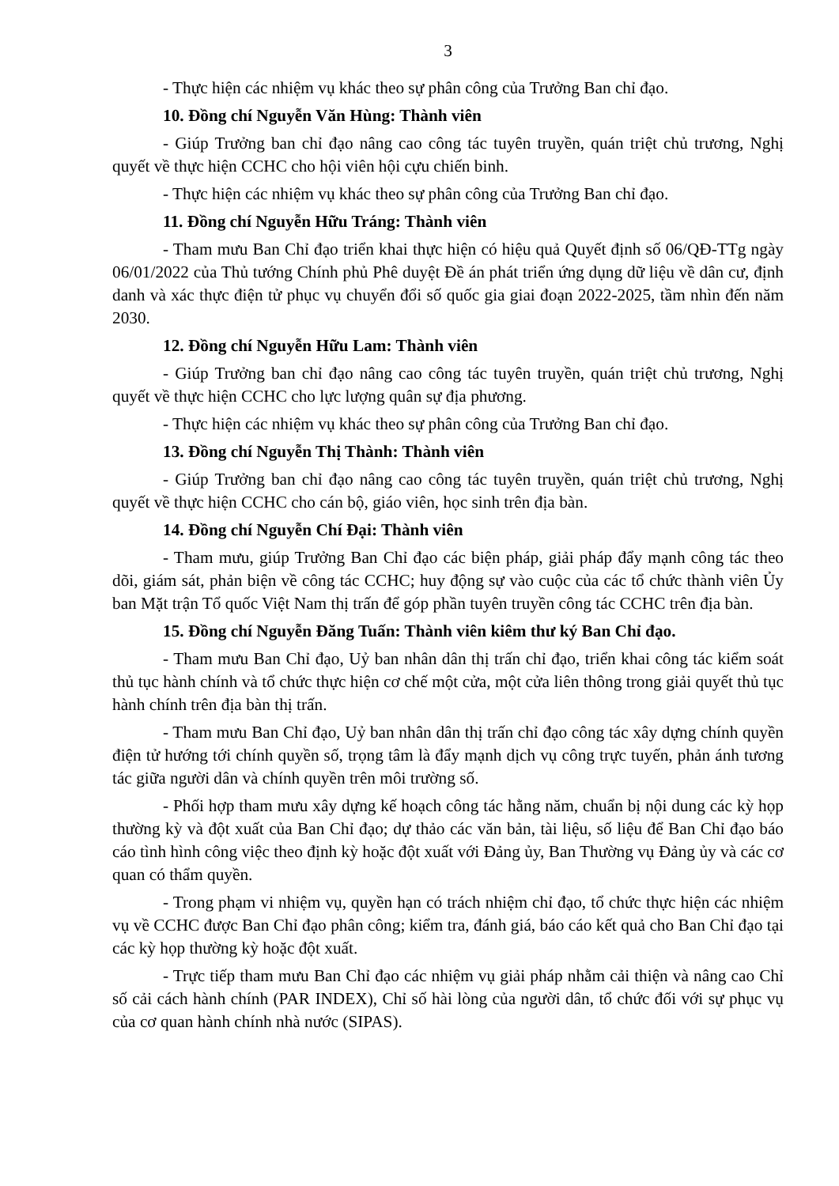3
- Thực hiện các nhiệm vụ khác theo sự phân công của Trưởng Ban chỉ đạo.
10. Đồng chí Nguyễn Văn Hùng: Thành viên
- Giúp Trưởng ban chỉ đạo nâng cao công tác tuyên truyền, quán triệt chủ trương, Nghị quyết về thực hiện CCHC cho hội viên hội cựu chiến binh.
- Thực hiện các nhiệm vụ khác theo sự phân công của Trưởng Ban chỉ đạo.
11. Đồng chí Nguyễn Hữu Tráng: Thành viên
- Tham mưu Ban Chỉ đạo triển khai thực hiện có hiệu quả Quyết định số 06/QĐ-TTg ngày 06/01/2022 của Thủ tướng Chính phủ Phê duyệt Đề án phát triển ứng dụng dữ liệu về dân cư, định danh và xác thực điện tử phục vụ chuyển đổi số quốc gia giai đoạn 2022-2025, tầm nhìn đến năm 2030.
12. Đồng chí Nguyễn Hữu Lam: Thành viên
- Giúp Trưởng ban chỉ đạo nâng cao công tác tuyên truyền, quán triệt chủ trương, Nghị quyết về thực hiện CCHC cho lực lượng quân sự địa phương.
- Thực hiện các nhiệm vụ khác theo sự phân công của Trưởng Ban chỉ đạo.
13. Đồng chí Nguyễn Thị Thành: Thành viên
- Giúp Trưởng ban chỉ đạo nâng cao công tác tuyên truyền, quán triệt chủ trương, Nghị quyết về thực hiện CCHC cho cán bộ, giáo viên, học sinh trên địa bàn.
14. Đồng chí Nguyễn Chí Đại: Thành viên
- Tham mưu, giúp Trưởng Ban Chỉ đạo các biện pháp, giải pháp đẩy mạnh công tác theo dõi, giám sát, phản biện về công tác CCHC; huy động sự vào cuộc của các tổ chức thành viên Ủy ban Mặt trận Tổ quốc Việt Nam thị trấn để góp phần tuyên truyền công tác CCHC trên địa bàn.
15. Đồng chí Nguyễn Đăng Tuấn: Thành viên kiêm thư ký Ban Chỉ đạo.
- Tham mưu Ban Chỉ đạo, Uỷ ban nhân dân thị trấn chỉ đạo, triển khai công tác kiểm soát thủ tục hành chính và tổ chức thực hiện cơ chế một cửa, một cửa liên thông trong giải quyết thủ tục hành chính trên địa bàn thị trấn.
- Tham mưu Ban Chỉ đạo, Uỷ ban nhân dân thị trấn chỉ đạo công tác xây dựng chính quyền điện tử hướng tới chính quyền số, trọng tâm là đẩy mạnh dịch vụ công trực tuyến, phản ánh tương tác giữa người dân và chính quyền trên môi trường số.
- Phối hợp tham mưu xây dựng kế hoạch công tác hằng năm, chuẩn bị nội dung các kỳ họp thường kỳ và đột xuất của Ban Chỉ đạo; dự thảo các văn bản, tài liệu, số liệu để Ban Chỉ đạo báo cáo tình hình công việc theo định kỳ hoặc đột xuất với Đảng ủy, Ban Thường vụ Đảng ủy và các cơ quan có thẩm quyền.
- Trong phạm vi nhiệm vụ, quyền hạn có trách nhiệm chỉ đạo, tổ chức thực hiện các nhiệm vụ về CCHC được Ban Chỉ đạo phân công; kiểm tra, đánh giá, báo cáo kết quả cho Ban Chỉ đạo tại các kỳ họp thường kỳ hoặc đột xuất.
- Trực tiếp tham mưu Ban Chỉ đạo các nhiệm vụ giải pháp nhằm cải thiện và nâng cao Chỉ số cải cách hành chính (PAR INDEX), Chỉ số hài lòng của người dân, tổ chức đối với sự phục vụ của cơ quan hành chính nhà nước (SIPAS).